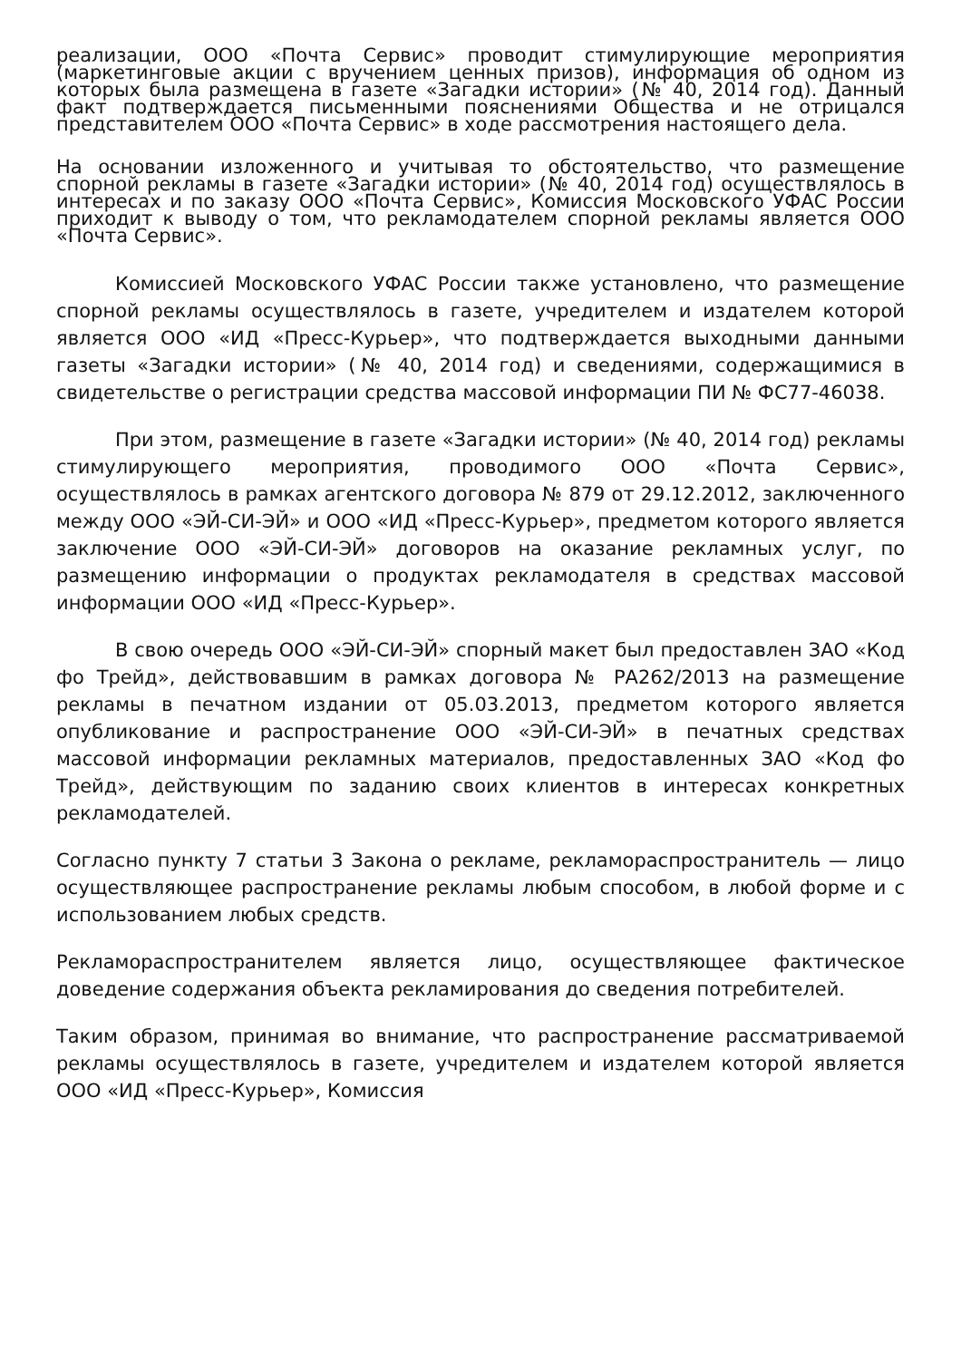реализации, ООО «Почта Сервис» проводит стимулирующие мероприятия (маркетинговые акции с вручением ценных призов), информация об одном из которых была размещена в газете «Загадки истории» (№ 40, 2014 год). Данный факт подтверждается письменными пояснениями Общества и не отрицался представителем ООО «Почта Сервис» в ходе рассмотрения настоящего дела.
На основании изложенного и учитывая то обстоятельство, что размещение спорной рекламы в газете «Загадки истории» (№ 40, 2014 год) осуществлялось в интересах и по заказу ООО «Почта Сервис», Комиссия Московского УФАС России приходит к выводу о том, что рекламодателем спорной рекламы является ООО «Почта Сервис».
Комиссией Московского УФАС России также установлено, что размещение спорной рекламы осуществлялось в газете, учредителем и издателем которой является ООО «ИД «Пресс-Курьер», что подтверждается выходными данными газеты «Загадки истории» (№ 40, 2014 год) и сведениями, содержащимися в свидетельстве о регистрации средства массовой информации ПИ № ФС77-46038.
При этом, размещение в газете «Загадки истории» (№ 40, 2014 год) рекламы стимулирующего мероприятия, проводимого ООО «Почта Сервис», осуществлялось в рамках агентского договора № 879 от 29.12.2012, заключенного между ООО «ЭЙ-СИ-ЭЙ» и ООО «ИД «Пресс-Курьер», предметом которого является заключение ООО «ЭЙ-СИ-ЭЙ» договоров на оказание рекламных услуг, по размещению информации о продуктах рекламодателя в средствах массовой информации ООО «ИД «Пресс-Курьер».
В свою очередь ООО «ЭЙ-СИ-ЭЙ» спорный макет был предоставлен ЗАО «Код фо Трейд», действовавшим в рамках договора № РА262/2013 на размещение рекламы в печатном издании от 05.03.2013, предметом которого является опубликование и распространение ООО «ЭЙ-СИ-ЭЙ» в печатных средствах массовой информации рекламных материалов, предоставленных ЗАО «Код фо Трейд», действующим по заданию своих клиентов в интересах конкретных рекламодателей.
Согласно пункту 7 статьи 3 Закона о рекламе, рекламораспространитель — лицо осуществляющее распространение рекламы любым способом, в любой форме и с использованием любых средств.
Рекламораспространителем является лицо, осуществляющее фактическое доведение содержания объекта рекламирования до сведения потребителей.
Таким образом, принимая во внимание, что распространение рассматриваемой рекламы осуществлялось в газете, учредителем и издателем которой является ООО «ИД «Пресс-Курьер», Комиссия